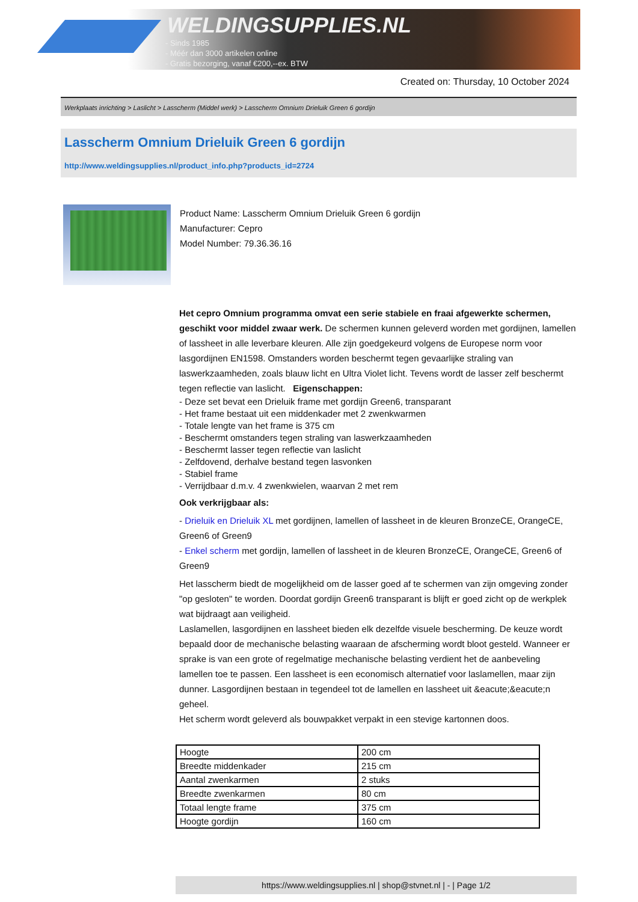WELDINGSUPPLIES.NL
- Sinds 1985
- Méér dan 3000 artikelen online
- Gratis bezorging, vanaf €200,--ex. BTW
Created on: Thursday, 10 October 2024
Werkplaats inrichting > Laslicht > Lasscherm (Middel werk) > Lasscherm Omnium Drieluik Green 6 gordijn
Lasscherm Omnium Drieluik Green 6 gordijn
http://www.weldingsupplies.nl/product_info.php?products_id=2724
Product Name: Lasscherm Omnium Drieluik Green 6 gordijn
Manufacturer: Cepro
Model Number: 79.36.36.16
Het cepro Omnium programma omvat een serie stabiele en fraai afgewerkte schermen, geschikt voor middel zwaar werk. De schermen kunnen geleverd worden met gordijnen, lamellen of lassheet in alle leverbare kleuren. Alle zijn goedgekeurd volgens de Europese norm voor lasgordijnen EN1598. Omstanders worden beschermt tegen gevaarlijke straling van laswerkzaamheden, zoals blauw licht en Ultra Violet licht. Tevens wordt de lasser zelf beschermt tegen reflectie van laslicht. Eigenschappen:
- Deze set bevat een Drieluik frame met gordijn Green6, transparant
- Het frame bestaat uit een middenkader met 2 zwenkwarmen
- Totale lengte van het frame is 375 cm
- Beschermt omstanders tegen straling van laswerkzaamheden
- Beschermt lasser tegen reflectie van laslicht
- Zelfdovend, derhalve bestand tegen lasvonken
- Stabiel frame
- Verrijdbaar d.m.v. 4 zwenkwielen, waarvan 2 met rem
Ook verkrijgbaar als:
- Drieluik en Drieluik XL met gordijnen, lamellen of lassheet in de kleuren BronzeCE, OrangeCE, Green6 of Green9
- Enkel scherm met gordijn, lamellen of lassheet in de kleuren BronzeCE, OrangeCE, Green6 of Green9
Het lasscherm biedt de mogelijkheid om de lasser goed af te schermen van zijn omgeving zonder "op gesloten" te worden. Doordat gordijn Green6 transparant is blijft er goed zicht op de werkplek wat bijdraagt aan veiligheid.
Laslamellen, lasgordijnen en lassheet bieden elk dezelfde visuele bescherming. De keuze wordt bepaald door de mechanische belasting waaraan de afscherming wordt bloot gesteld. Wanneer er sprake is van een grote of regelmatige mechanische belasting verdient het de aanbeveling lamellen toe te passen. Een lassheet is een economisch alternatief voor laslamellen, maar zijn dunner. Lasgordijnen bestaan in tegendeel tot de lamellen en lassheet uit &eacute;&eacute;n geheel.
Het scherm wordt geleverd als bouwpakket verpakt in een stevige kartonnen doos.
| Hoogte | 200 cm |
| Breedte middenkader | 215 cm |
| Aantal zwenkarmen | 2 stuks |
| Breedte zwenkarmen | 80 cm |
| Totaal lengte frame | 375 cm |
| Hoogte gordijn | 160 cm |
https://www.weldingsupplies.nl | shop@stvnet.nl | - | Page 1/2